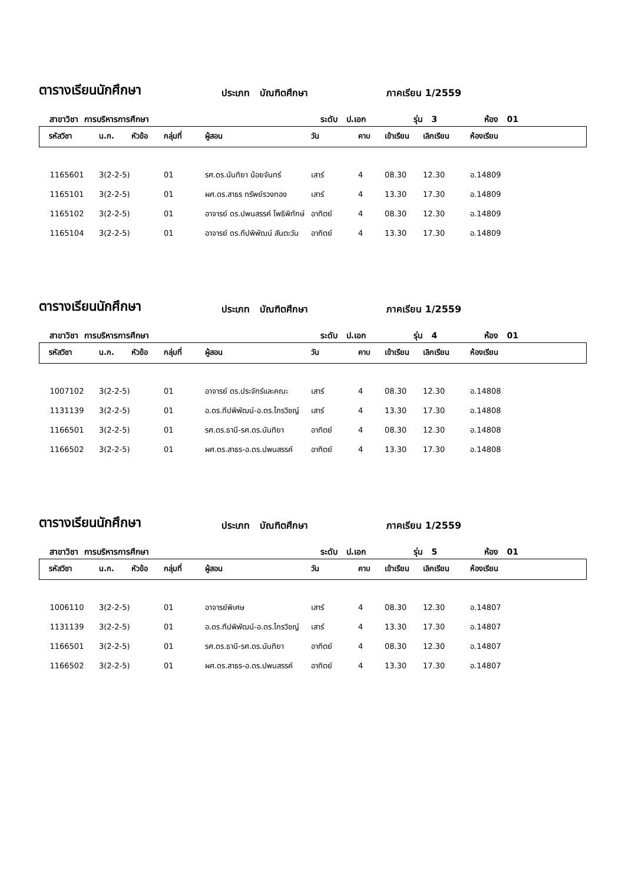ตารางเรียนนักศึกษา ประเภท บัณฑิตศึกษา ภาคเรียน 1/2559
สาขาวิชา การบริหารการศึกษา ระดับ ป.เอก รุ่น 3 ห้อง 01
| รหัสวิชา | น.ก. | หัวข้อ | กลุ่มที่ | ผู้สอน | วัน | คาบ | เข้าเรียน | เลิกเรียน | ห้องเรียน |
| --- | --- | --- | --- | --- | --- | --- | --- | --- | --- |
| 1165601 | 3(2-2-5) | | 01 | รศ.ดร.นันทิยา น้อยจันทร์ | เสาร์ | 4 | 08.30 | 12.30 | อ.14809 |
| 1165101 | 3(2-2-5) | | 01 | ผศ.ดร.สาธร ทรัพย์รวงทอง | เสาร์ | 4 | 13.30 | 17.30 | อ.14809 |
| 1165102 | 3(2-2-5) | | 01 | อาจารย์ ดร.ปพนสรรค์ โพธิพิทักษ์ | อาทิตย์ | 4 | 08.30 | 12.30 | อ.14809 |
| 1165104 | 3(2-2-5) | | 01 | อาจารย์ ดร.ทีปพิพัฒน์ สันตะวัน | อาทิตย์ | 4 | 13.30 | 17.30 | อ.14809 |
ตารางเรียนนักศึกษา ประเภท บัณฑิตศึกษา ภาคเรียน 1/2559
สาขาวิชา การบริหารการศึกษา ระดับ ป.เอก รุ่น 4 ห้อง 01
| รหัสวิชา | น.ก. | หัวข้อ | กลุ่มที่ | ผู้สอน | วัน | คาบ | เข้าเรียน | เลิกเรียน | ห้องเรียน |
| --- | --- | --- | --- | --- | --- | --- | --- | --- | --- |
| 1007102 | 3(2-2-5) | | 01 | อาจารย์ ดร.ประจักร์และคณะ | เสาร์ | 4 | 08.30 | 12.30 | อ.14808 |
| 1131139 | 3(2-2-5) | | 01 | อ.ดร.ทีปพิพัฒน์-อ.ดร.ไกรวิชญ์ | เสาร์ | 4 | 13.30 | 17.30 | อ.14808 |
| 1166501 | 3(2-2-5) | | 01 | รศ.ดร.ธานี-รศ.ดร.นันทิยา | อาทิตย์ | 4 | 08.30 | 12.30 | อ.14808 |
| 1166502 | 3(2-2-5) | | 01 | ผศ.ดร.สาธร-อ.ดร.ปพนสรรค์ | อาทิตย์ | 4 | 13.30 | 17.30 | อ.14808 |
ตารางเรียนนักศึกษา ประเภท บัณฑิตศึกษา ภาคเรียน 1/2559
สาขาวิชา การบริหารการศึกษา ระดับ ป.เอก รุ่น 5 ห้อง 01
| รหัสวิชา | น.ก. | หัวข้อ | กลุ่มที่ | ผู้สอน | วัน | คาบ | เข้าเรียน | เลิกเรียน | ห้องเรียน |
| --- | --- | --- | --- | --- | --- | --- | --- | --- | --- |
| 1006110 | 3(2-2-5) | | 01 | อาจารย์พิเศษ | เสาร์ | 4 | 08.30 | 12.30 | อ.14807 |
| 1131139 | 3(2-2-5) | | 01 | อ.ดร.ทีปพิพัฒน์-อ.ดร.ไกรวิชญ์ | เสาร์ | 4 | 13.30 | 17.30 | อ.14807 |
| 1166501 | 3(2-2-5) | | 01 | รศ.ดร.ธานี-รศ.ดร.นันทิยา | อาทิตย์ | 4 | 08.30 | 12.30 | อ.14807 |
| 1166502 | 3(2-2-5) | | 01 | ผศ.ดร.สาธร-อ.ดร.ปพนสรรค์ | อาทิตย์ | 4 | 13.30 | 17.30 | อ.14807 |